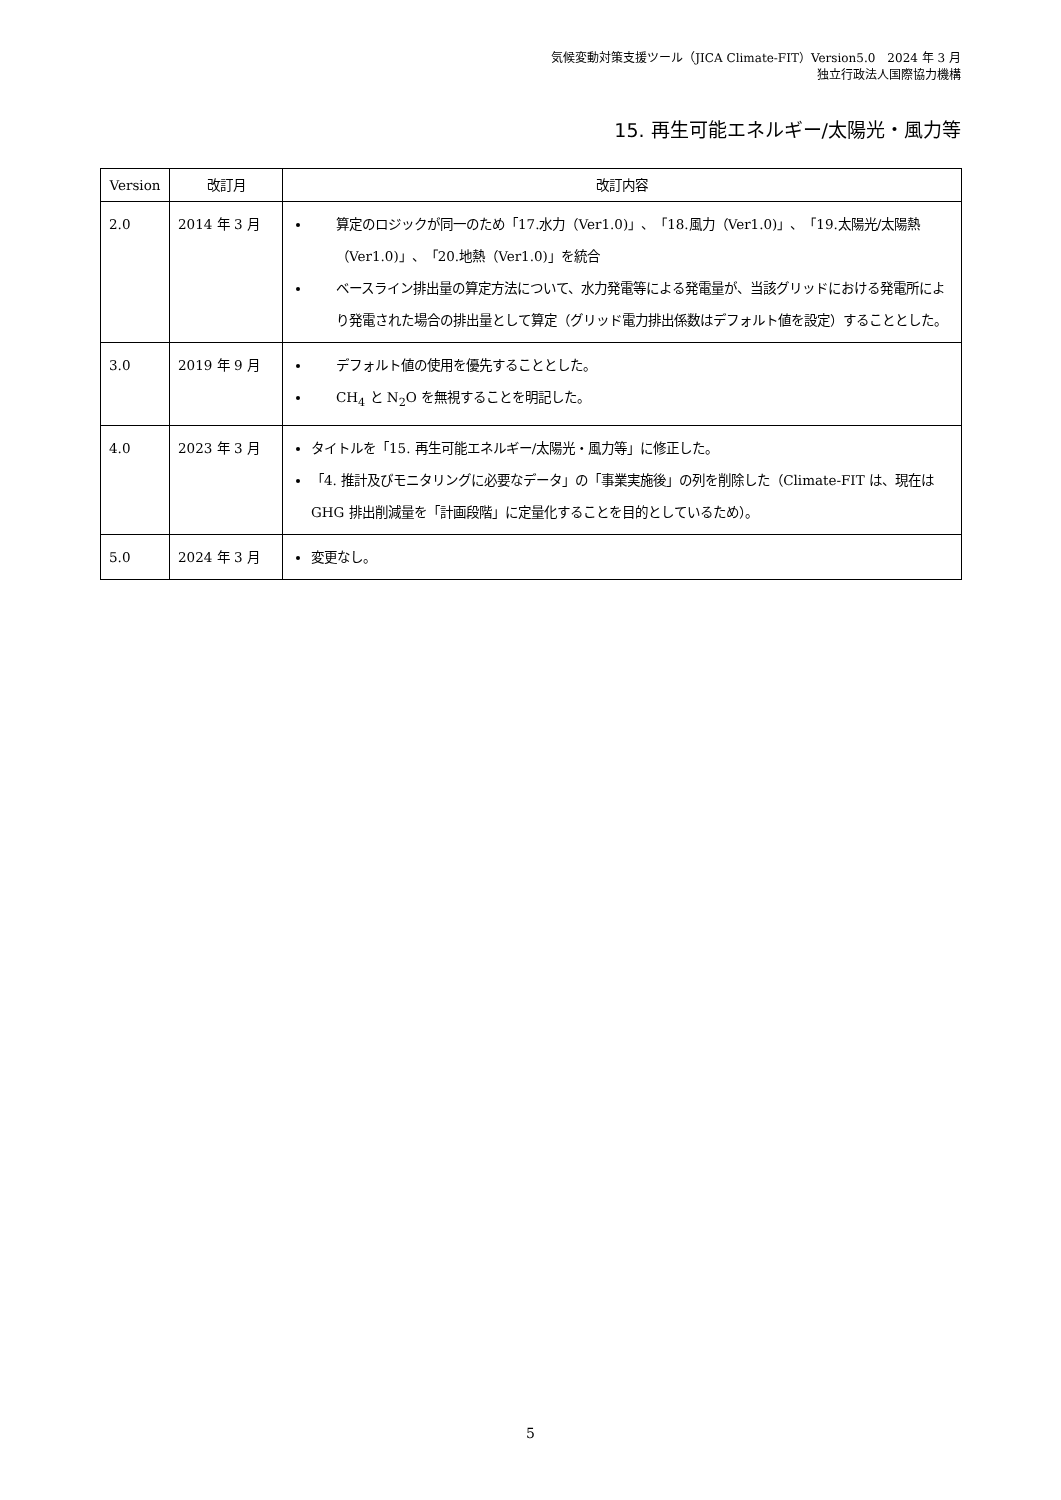気候変動対策支援ツール（JICA Climate-FIT）Version5.0　2024 年 3 月
独立行政法人国際協力機構
15. 再生可能エネルギー/太陽光・風力等
| Version | 改訂月 | 改訂内容 |
| --- | --- | --- |
| 2.0 | 2014 年 3 月 | 算定のロジックが同一のため「17.水力（Ver1.0)」、「18.風力（Ver1.0)」、「19.太陽光/太陽熱（Ver1.0)」、「20.地熱（Ver1.0)」を統合 ベースライン排出量の算定方法について、水力発電等による発電量が、当該グリッドにおける発電所により発電された場合の排出量として算定（グリッド電力排出係数はデフォルト値を設定）することとした。 |
| 3.0 | 2019 年 9 月 | デフォルト値の使用を優先することとした。 CH<sub>4</sub> と N<sub>2</sub>O を無視することを明記した。 |
| 4.0 | 2023 年 3 月 | タイトルを「15. 再生可能エネルギー/太陽光・風力等」に修正した。 「4. 推計及びモニタリングに必要なデータ」の「事業実施後」の列を削除した（Climate-FIT は、現在は GHG 排出削減量を「計画段階」に定量化することを目的としているため）。 |
| 5.0 | 2024 年 3 月 | 変更なし。 |
5